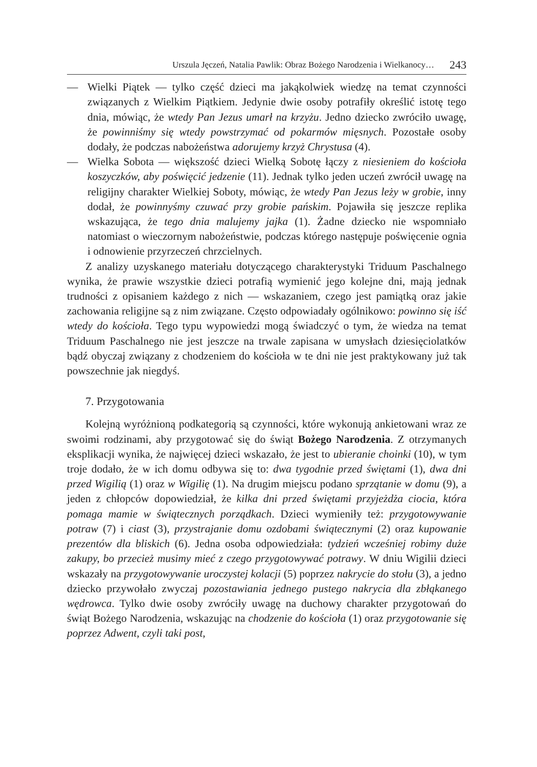Urszula Jęczeń, Natalia Pawlik: Obraz Bożego Narodzenia i Wielkanocy… 243
— Wielki Piątek — tylko część dzieci ma jakąkolwiek wiedzę na temat czynności związanych z Wielkim Piątkiem. Jedynie dwie osoby potrafiły określić istotę tego dnia, mówiąc, że wtedy Pan Jezus umarł na krzyżu. Jedno dziecko zwróciło uwagę, że powinniśmy się wtedy powstrzymać od pokarmów mięsnych. Pozostałe osoby dodały, że podczas nabożeństwa adorujemy krzyż Chrystusa (4).
— Wielka Sobota — większość dzieci Wielką Sobotę łączy z niesieniem do kościoła koszyczków, aby poświęcić jedzenie (11). Jednak tylko jeden uczeń zwrócił uwagę na religijny charakter Wielkiej Soboty, mówiąc, że wtedy Pan Jezus leży w grobie, inny dodał, że powinnyśmy czuwać przy grobie pańskim. Pojawiła się jeszcze replika wskazująca, że tego dnia malujemy jajka (1). Żadne dziecko nie wspomniało natomiast o wieczornym nabożeństwie, podczas którego następuje poświęcenie ognia i odnowienie przyrzeczeń chrzcielnych.
Z analizy uzyskanego materiału dotyczącego charakterystyki Triduum Paschalnego wynika, że prawie wszystkie dzieci potrafią wymienić jego kolejne dni, mają jednak trudności z opisaniem każdego z nich — wskazaniem, czego jest pamiątką oraz jakie zachowania religijne są z nim związane. Często odpowiadały ogólnikowo: powinno się iść wtedy do kościoła. Tego typu wypowiedzi mogą świadczyć o tym, że wiedza na temat Triduum Paschalnego nie jest jeszcze na trwale zapisana w umysłach dziesięciolatków bądź obyczaj związany z chodzeniem do kościoła w te dni nie jest praktykowany już tak powszechnie jak niegdyś.
7. Przygotowania
Kolejną wyróżnioną podkategorią są czynności, które wykonują ankietowani wraz ze swoimi rodzinami, aby przygotować się do świąt Bożego Narodzenia. Z otrzymanych eksplikacji wynika, że najwięcej dzieci wskazało, że jest to ubieranie choinki (10), w tym troje dodało, że w ich domu odbywa się to: dwa tygodnie przed świętami (1), dwa dni przed Wigilią (1) oraz w Wigilię (1). Na drugim miejscu podano sprzątanie w domu (9), a jeden z chłopców dopowiedział, że kilka dni przed świętami przyjeżdża ciocia, która pomaga mamie w świątecznych porządkach. Dzieci wymieniły też: przygotowywanie potraw (7) i ciast (3), przystrajanie domu ozdobami świątecznymi (2) oraz kupowanie prezentów dla bliskich (6). Jedna osoba odpowiedziała: tydzień wcześniej robimy duże zakupy, bo przecież musimy mieć z czego przygotowywać potrawy. W dniu Wigilii dzieci wskazały na przygotowywanie uroczystej kolacji (5) poprzez nakrycie do stołu (3), a jedno dziecko przywołało zwyczaj pozostawiania jednego pustego nakrycia dla zbłąkanego wędrowca. Tylko dwie osoby zwróciły uwagę na duchowy charakter przygotowań do świąt Bożego Narodzenia, wskazując na chodzenie do kościoła (1) oraz przygotowanie się poprzez Adwent, czyli taki post,